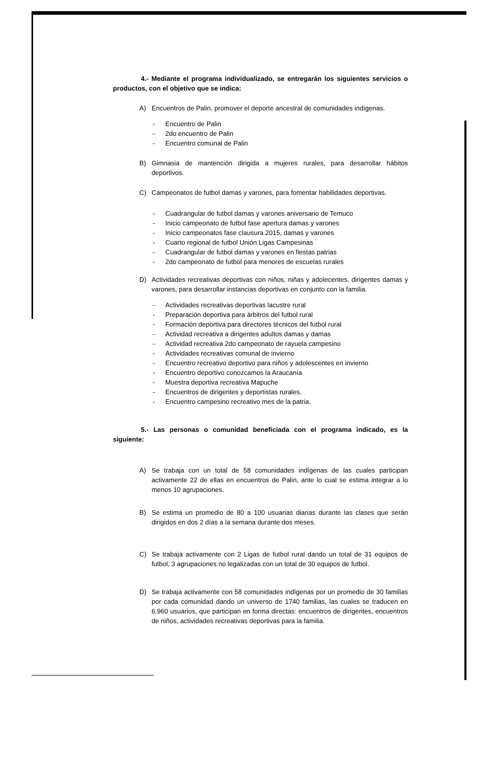4.- Mediante el programa individualizado, se entregarán los siguientes servicios o productos, con el objetivo que se indica:
A) Encuentros de Palin, promover el deporte ancestral de comunidades indígenas.
Encuentro de Palin
2do encuentro de Palin
Encuentro comunal de Palin
B) Gimnasia de mantención dirigida a mujeres rurales, para desarrollar hábitos deportivos.
C) Campeonatos de futbol damas y varones, para fomentar habilidades deportivas.
Cuadrangular de futbol damas y varones aniversario de Temuco
Inicio campeonato de futbol fase apertura damas y varones
Inicio campeonatos fase clausura 2015, damas y varones
Cuarto regional de futbol Unión Ligas Campesinas
Cuadrangular de futbol damas y varones en fiestas patrias
2do campeonato de futbol para menores de escuelas rurales
D) Actividades recreativas deportivas con niños, niñas y adolecentes, dirigentes damas y varones, para desarrollar instancias deportivas en conjunto con la familia.
Actividades recreativas deportivas lacustre rural
Preparación deportiva para árbitros del futbol rural
Formación deportiva para directores técnicos del futbol rural
Actividad recreativa a dirigentes adultos damas y damas
Actividad recreativa 2do campeonato de rayuela campesino
Actividades recreativas comunal de invierno
Encuentro recreativo deportivo para niños y adolescentes en invierno
Encuentro deportivo conozcamos la Araucanía
Muestra deportiva recreativa Mapuche
Encuentros de dirigentes y deportistas rurales.
Encuentro campesino recreativo mes de la patria.
5.- Las personas o comunidad beneficiada con el programa indicado, es la siguiente:
A) Se trabaja con un total de 58 comunidades indígenas de las cuales participan activamente 22 de ellas en encuentros de Palin, ante lo cual se estima integrar a lo menos 10 agrupaciones.
B) Se estima un promedio de 80 a 100 usuarias diarias durante las clases que serán dirigidos en dos 2 días a la semana durante dos meses.
C) Se trabaja activamente con 2 Ligas de futbol rural dando un total de 31 equipos de futbol, 3 agrupaciones no legalizadas con un total de 30 equipos de futbol.
D) Se trabaja activamente con 58 comunidades indígenas por un promedio de 30 familias por cada comunidad dando un universo de 1740 familias, las cuales se traducen en 6.960 usuarios, que participan en forma directas: encuentros de dirigentes, encuentros de niños, actividades recreativas deportivas para la familia.